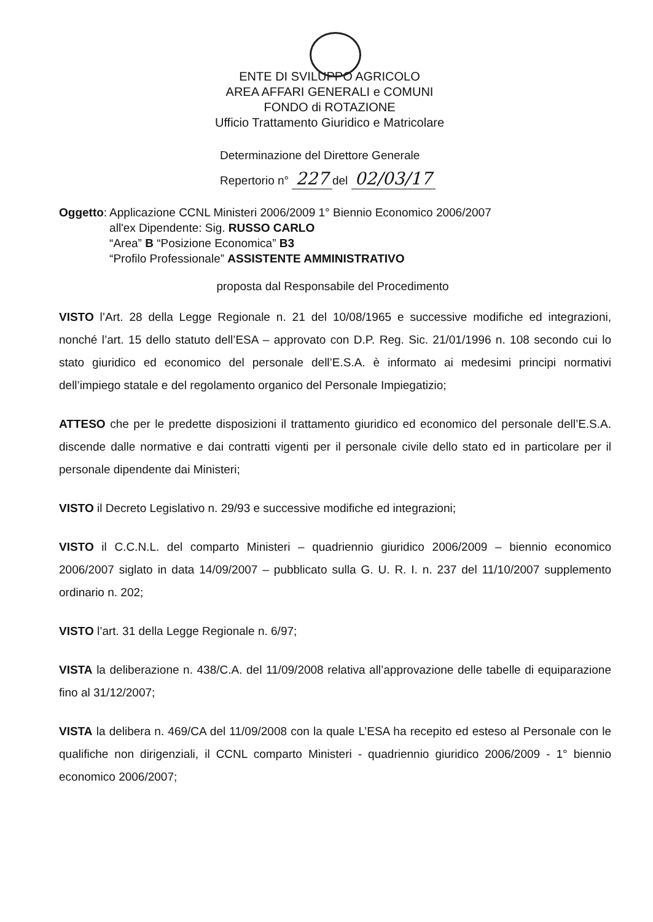ENTE DI SVILUPPO AGRICOLO
AREA AFFARI GENERALI e COMUNI
FONDO di ROTAZIONE
Ufficio Trattamento Giuridico e Matricolare
Determinazione del Direttore Generale
Repertorio n° 227 del 02/03/17
Oggetto:
Applicazione CCNL Ministeri 2006/2009 1° Biennio Economico 2006/2007
all'ex Dipendente: Sig. RUSSO CARLO
“Area” B “Posizione Economica” B3
“Profilo Professionale” ASSISTENTE AMMINISTRATIVO
proposta dal Responsabile del Procedimento
VISTO l’Art. 28 della Legge Regionale n. 21 del 10/08/1965 e successive modifiche ed integrazioni, nonché l’art. 15 dello statuto dell’ESA – approvato con D.P. Reg. Sic. 21/01/1996 n. 108 secondo cui lo stato giuridico ed economico del personale dell’E.S.A. è informato ai medesimi principi normativi dell’impiego statale e del regolamento organico del Personale Impiegatizio;
ATTESO che per le predette disposizioni il trattamento giuridico ed economico del personale dell’E.S.A. discende dalle normative e dai contratti vigenti per il personale civile dello stato ed in particolare per il personale dipendente dai Ministeri;
VISTO il Decreto Legislativo n. 29/93 e successive modifiche ed integrazioni;
VISTO il C.C.N.L. del comparto Ministeri – quadriennio giuridico 2006/2009 – biennio economico 2006/2007 siglato in data 14/09/2007 – pubblicato sulla G. U. R. I. n. 237 del 11/10/2007 supplemento ordinario n. 202;
VISTO l’art. 31 della Legge Regionale n. 6/97;
VISTA la deliberazione n. 438/C.A. del 11/09/2008 relativa all’approvazione delle tabelle di equiparazione fino al 31/12/2007;
VISTA la delibera n. 469/CA del 11/09/2008 con la quale L’ESA ha recepito ed esteso al Personale con le qualifiche non dirigenziali, il CCNL comparto Ministeri - quadriennio giuridico 2006/2009 - 1° biennio economico 2006/2007;